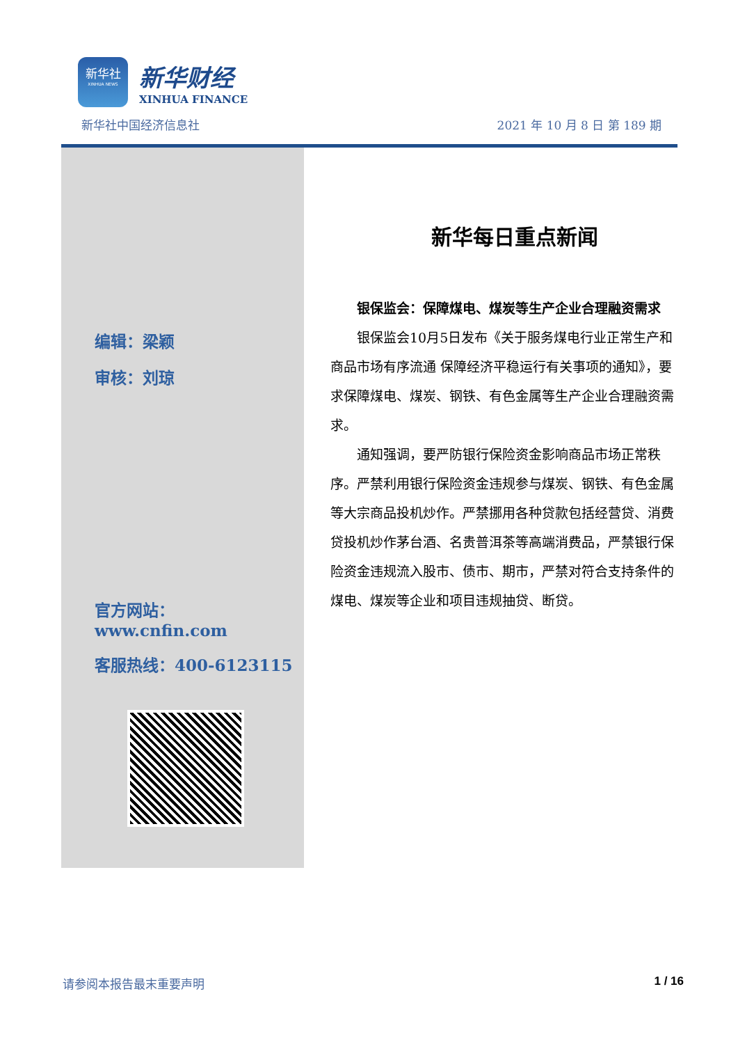新华社
XINHUA NEWS
新华财经
XINHUA FINANCE
新华社中国经济信息社 2021 年 10 月 8 日 第 189 期
编辑：梁颖
审核：刘琼
官方网站：www.cnfin.com
客服热线：400-6123115
新华每日重点新闻
银保监会：保障煤电、煤炭等生产企业合理融资需求
银保监会10月5日发布《关于服务煤电行业正常生产和商品市场有序流通 保障经济平稳运行有关事项的通知》，要求保障煤电、煤炭、钢铁、有色金属等生产企业合理融资需求。
通知强调，要严防银行保险资金影响商品市场正常秩序。严禁利用银行保险资金违规参与煤炭、钢铁、有色金属等大宗商品投机炒作。严禁挪用各种贷款包括经营贷、消费贷投机炒作茅台酒、名贵普洱茶等高端消费品，严禁银行保险资金违规流入股市、债市、期市，严禁对符合支持条件的煤电、煤炭等企业和项目违规抽贷、断贷。
请参阅本报告最末重要声明 1 / 16